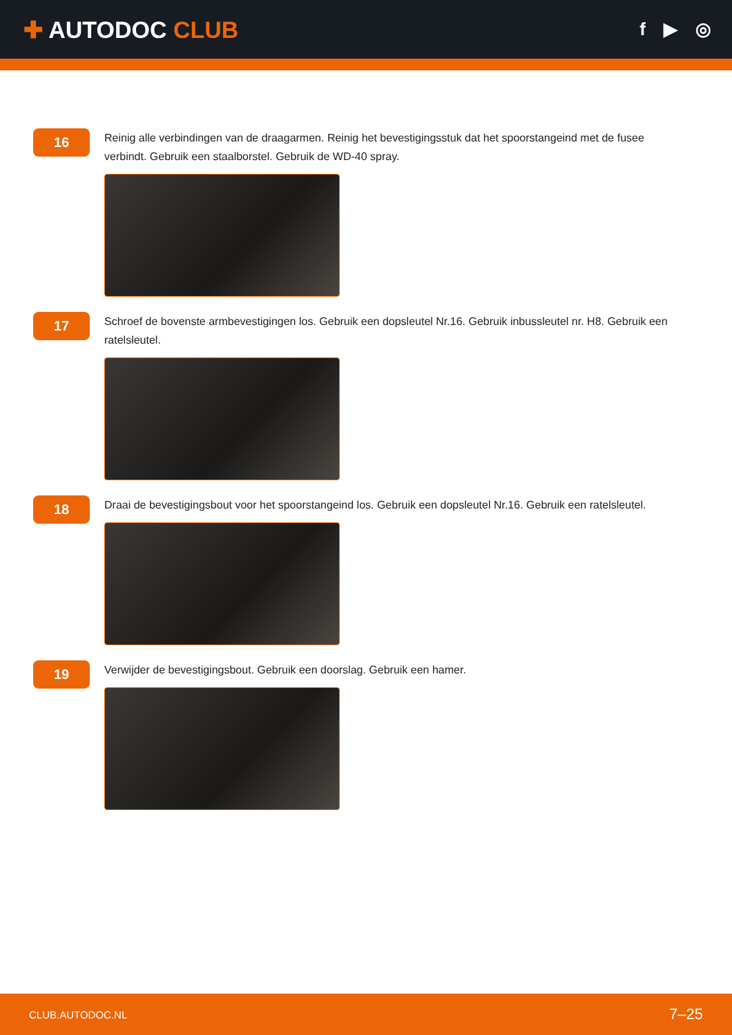✚ AUTODOC CLUB
f ▶ ◎
16
Reinig alle verbindingen van de draagarmen. Reinig het bevestigingsstuk dat het spoorstangeind met de fusee verbindt. Gebruik een staalborstel. Gebruik de WD-40 spray.
17
Schroef de bovenste armbevestigingen los. Gebruik een dopsleutel Nr.16. Gebruik inbussleutel nr. H8. Gebruik een ratelsleutel.
18
Draai de bevestigingsbout voor het spoorstangeind los. Gebruik een dopsleutel Nr.16. Gebruik een ratelsleutel.
19
Verwijder de bevestigingsbout. Gebruik een doorslag. Gebruik een hamer.
CLUB.AUTODOC.NL 7–25